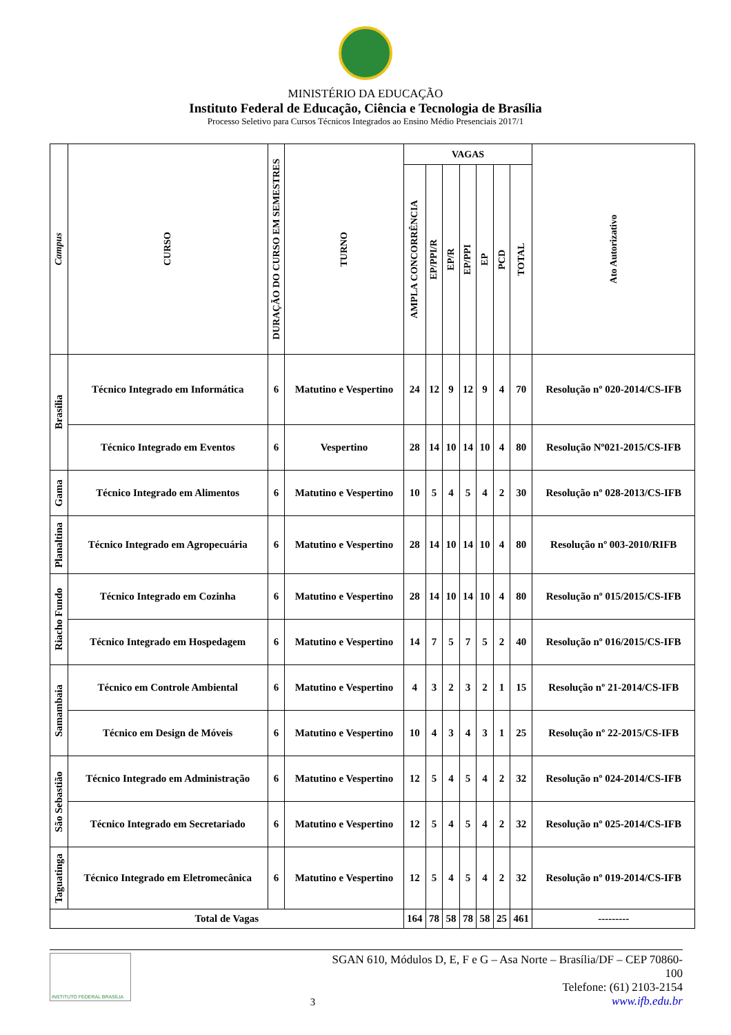MINISTÉRIO DA EDUCAÇÃO
Instituto Federal de Educação, Ciência e Tecnologia de Brasília
Processo Seletivo para Cursos Técnicos Integrados ao Ensino Médio Presenciais 2017/1
| Campus | CURSO | DURAÇÃO DO CURSO EM SEMESTRES | TURNO | VAGAS | | | | | | | Ato Autorizativo |
| --- | --- | --- | --- | --- | --- | --- | --- | --- | --- | --- | --- |
| | | | | AMPLA CONCORRÊNCIA | EP/PPI/R | EP/R | EP/PPI | EP | PCD | TOTAL | |
| Brasília | Técnico Integrado em Informática | 6 | Matutino e Vespertino | 24 | 12 | 9 | 12 | 9 | 4 | 70 | Resolução nº 020-2014/CS-IFB |
| | Técnico Integrado em Eventos | 6 | Vespertino | 28 | 14 | 10 | 14 | 10 | 4 | 80 | Resolução Nº021-2015/CS-IFB |
| Gama | Técnico Integrado em Alimentos | 6 | Matutino e Vespertino | 10 | 5 | 4 | 5 | 4 | 2 | 30 | Resolução nº 028-2013/CS-IFB |
| Planaltina | Técnico Integrado em Agropecuária | 6 | Matutino e Vespertino | 28 | 14 | 10 | 14 | 10 | 4 | 80 | Resolução nº 003-2010/RIFB |
| Riacho Fundo | Técnico Integrado em Cozinha | 6 | Matutino e Vespertino | 28 | 14 | 10 | 14 | 10 | 4 | 80 | Resolução nº 015/2015/CS-IFB |
| | Técnico Integrado em Hospedagem | 6 | Matutino e Vespertino | 14 | 7 | 5 | 7 | 5 | 2 | 40 | Resolução nº 016/2015/CS-IFB |
| Samambaia | Técnico em Controle Ambiental | 6 | Matutino e Vespertino | 4 | 3 | 2 | 3 | 2 | 1 | 15 | Resolução nº 21-2014/CS-IFB |
| | Técnico em Design de Móveis | 6 | Matutino e Vespertino | 10 | 4 | 3 | 4 | 3 | 1 | 25 | Resolução nº 22-2015/CS-IFB |
| São Sebastião | Técnico Integrado em Administração | 6 | Matutino e Vespertino | 12 | 5 | 4 | 5 | 4 | 2 | 32 | Resolução nº 024-2014/CS-IFB |
| | Técnico Integrado em Secretariado | 6 | Matutino e Vespertino | 12 | 5 | 4 | 5 | 4 | 2 | 32 | Resolução nº 025-2014/CS-IFB |
| Taguatinga | Técnico Integrado em Eletromecânica | 6 | Matutino e Vespertino | 12 | 5 | 4 | 5 | 4 | 2 | 32 | Resolução nº 019-2014/CS-IFB |
| Total de Vagas | | | | 164 | 78 | 58 | 78 | 58 | 25 | 461 | --------- |
INSTITUTO FEDERAL BRASÍLIA
3
SGAN 610, Módulos D, E, F e G – Asa Norte – Brasília/DF – CEP 70860-100
Telefone: (61) 2103-2154
www.ifb.edu.br